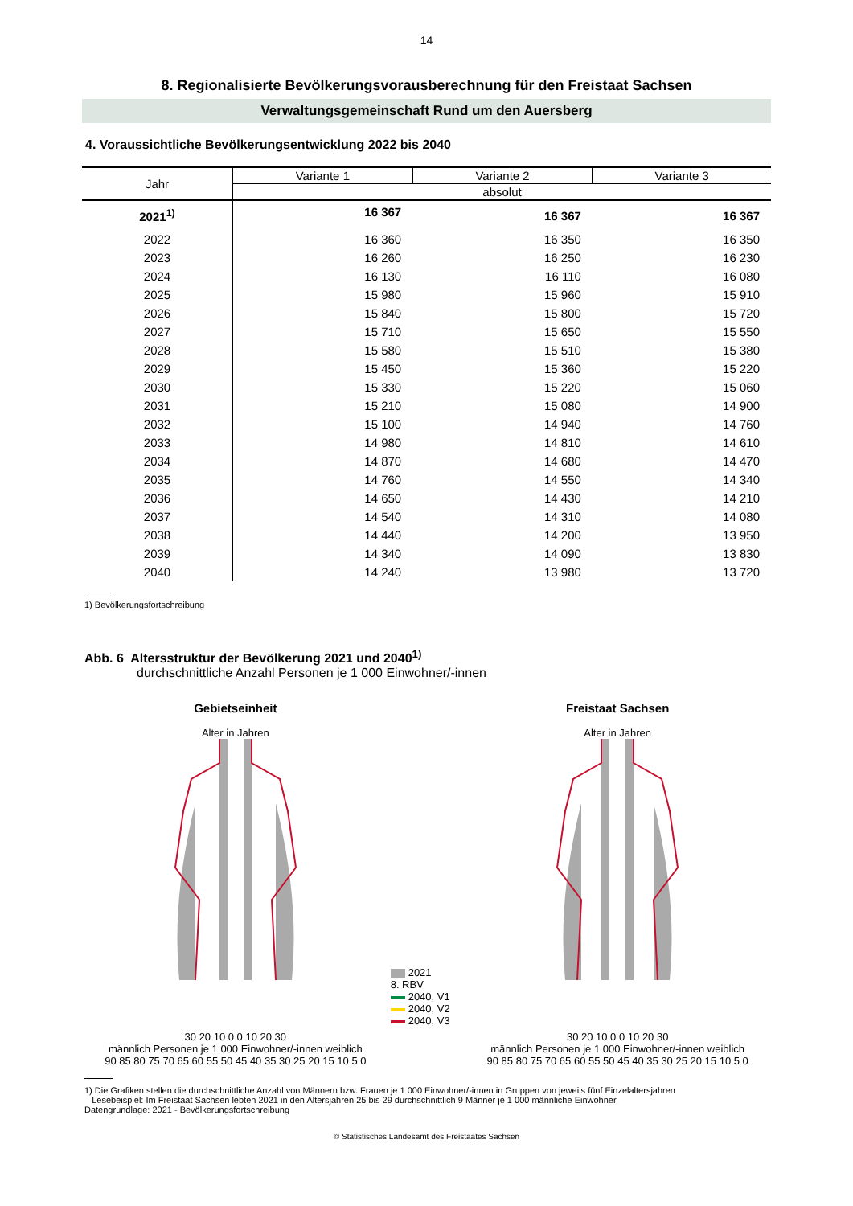14
8. Regionalisierte Bevölkerungsvorausberechnung für den Freistaat Sachsen
Verwaltungsgemeinschaft Rund um den Auersberg
4. Voraussichtliche Bevölkerungsentwicklung 2022 bis 2040
| Jahr | Variante 1 | Variante 2 | Variante 3 |
| --- | --- | --- | --- |
| | absolut | | |
| 2021<sup>1)</sup> | 16 367 | 16 367 | 16 367 |
| 2022 | 16 360 | 16 350 | 16 350 |
| 2023 | 16 260 | 16 250 | 16 230 |
| 2024 | 16 130 | 16 110 | 16 080 |
| 2025 | 15 980 | 15 960 | 15 910 |
| 2026 | 15 840 | 15 800 | 15 720 |
| 2027 | 15 710 | 15 650 | 15 550 |
| 2028 | 15 580 | 15 510 | 15 380 |
| 2029 | 15 450 | 15 360 | 15 220 |
| 2030 | 15 330 | 15 220 | 15 060 |
| 2031 | 15 210 | 15 080 | 14 900 |
| 2032 | 15 100 | 14 940 | 14 760 |
| 2033 | 14 980 | 14 810 | 14 610 |
| 2034 | 14 870 | 14 680 | 14 470 |
| 2035 | 14 760 | 14 550 | 14 340 |
| 2036 | 14 650 | 14 430 | 14 210 |
| 2037 | 14 540 | 14 310 | 14 080 |
| 2038 | 14 440 | 14 200 | 13 950 |
| 2039 | 14 340 | 14 090 | 13 830 |
| 2040 | 14 240 | 13 980 | 13 720 |
1) Bevölkerungsfortschreibung
Abb. 6 Altersstruktur der Bevölkerung 2021 und 2040<sup>1)</sup>
durchschnittliche Anzahl Personen je 1 000 Einwohner/-innen
Gebietseinheit
Alter in Jahren
30 20 10 0 0 10 20 30
männlich Personen je 1 000 Einwohner/-innen weiblich
90 85 80 75 70 65 60 55 50 45 40 35 30 25 20 15 10 5 0
2021
8. RBV
2040, V1
2040, V2
2040, V3
Freistaat Sachsen
Alter in Jahren
30 20 10 0 0 10 20 30
männlich Personen je 1 000 Einwohner/-innen weiblich
90 85 80 75 70 65 60 55 50 45 40 35 30 25 20 15 10 5 0
1) Die Grafiken stellen die durchschnittliche Anzahl von Männern bzw. Frauen je 1 000 Einwohner/-innen in Gruppen von jeweils fünf Einzelaltersjahren
Lesebeispiel: Im Freistaat Sachsen lebten 2021 in den Altersjahren 25 bis 29 durchschnittlich 9 Männer je 1 000 männliche Einwohner.
Datengrundlage: 2021 - Bevölkerungsfortschreibung
© Statistisches Landesamt des Freistaates Sachsen